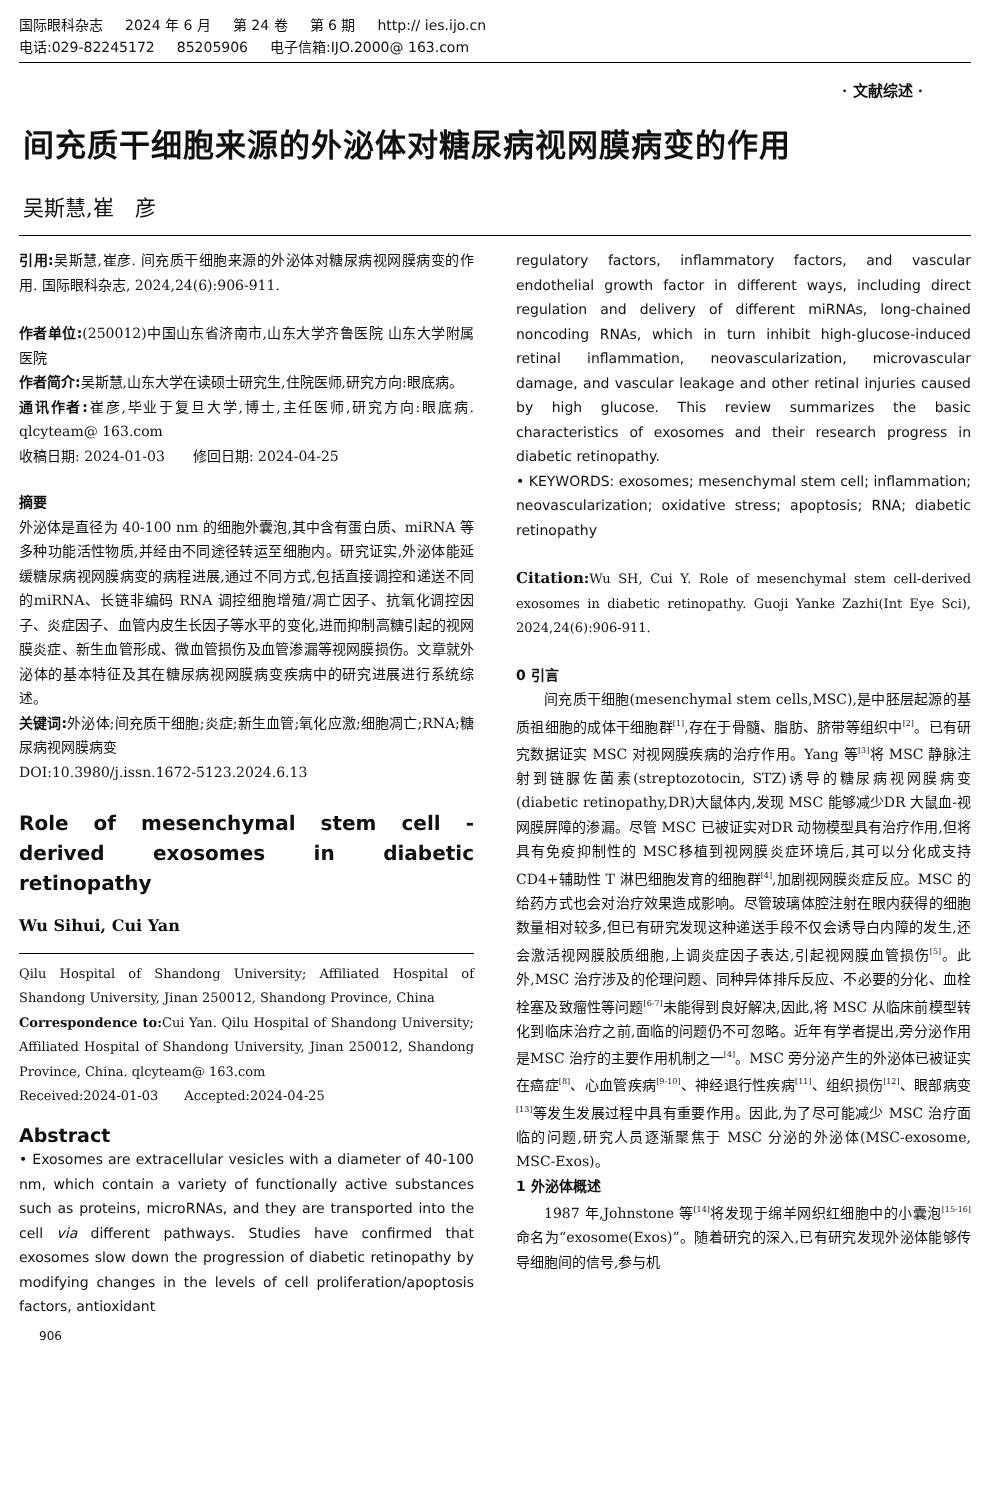国际眼科杂志 2024 年 6 月 第 24 卷 第 6 期 http:// ies.ijo.cn
电话:029-82245172 85205906 电子信箱:IJO.2000@ 163.com
· 文献综述 ·
间充质干细胞来源的外泌体对糖尿病视网膜病变的作用
吴斯慧,崔　彦
引用: 吴斯慧,崔彦. 间充质干细胞来源的外泌体对糖尿病视网膜病变的作用. 国际眼科杂志, 2024,24(6):906-911.
作者单位:(250012)中国山东省济南市,山东大学齐鲁医院 山东大学附属医院
作者简介: 吴斯慧,山东大学在读硕士研究生,住院医师,研究方向:眼底病。
通讯作者: 崔彦,毕业于复旦大学,博士,主任医师,研究方向:眼底病. qlcyteam@ 163.com
收稿日期: 2024-01-03　　修回日期: 2024-04-25
摘要
外泌体是直径为 40-100 nm 的细胞外囊泡,其中含有蛋白质、miRNA 等多种功能活性物质,并经由不同途径转运至细胞内。研究证实,外泌体能延缓糖尿病视网膜病变的病程进展,通过不同方式,包括直接调控和递送不同的miRNA、长链非编码 RNA 调控细胞增殖/凋亡因子、抗氧化调控因子、炎症因子、血管内皮生长因子等水平的变化,进而抑制高糖引起的视网膜炎症、新生血管形成、微血管损伤及血管渗漏等视网膜损伤。文章就外泌体的基本特征及其在糖尿病视网膜病变疾病中的研究进展进行系统综述。
关键词: 外泌体;间充质干细胞;炎症;新生血管;氧化应激;细胞凋亡;RNA;糖尿病视网膜病变
DOI:10.3980/j.issn.1672-5123.2024.6.13
Role of mesenchymal stem cell - derived exosomes in diabetic retinopathy
Wu Sihui, Cui Yan
Qilu Hospital of Shandong University; Affiliated Hospital of Shandong University, Jinan 250012, Shandong Province, China
Correspondence to: Cui Yan. Qilu Hospital of Shandong University; Affiliated Hospital of Shandong University, Jinan 250012, Shandong Province, China. qlcyteam@ 163.com
Received:2024-01-03　　Accepted:2024-04-25
Abstract
• Exosomes are extracellular vesicles with a diameter of 40-100 nm, which contain a variety of functionally active substances such as proteins, microRNAs, and they are transported into the cell via different pathways. Studies have confirmed that exosomes slow down the progression of diabetic retinopathy by modifying changes in the levels of cell proliferation/apoptosis factors, antioxidant
regulatory factors, inflammatory factors, and vascular endothelial growth factor in different ways, including direct regulation and delivery of different miRNAs, long-chained noncoding RNAs, which in turn inhibit high-glucose-induced retinal inflammation, neovascularization, microvascular damage, and vascular leakage and other retinal injuries caused by high glucose. This review summarizes the basic characteristics of exosomes and their research progress in diabetic retinopathy.
• KEYWORDS: exosomes; mesenchymal stem cell; inflammation; neovascularization; oxidative stress; apoptosis; RNA; diabetic retinopathy
Citation: Wu SH, Cui Y. Role of mesenchymal stem cell-derived exosomes in diabetic retinopathy. Guoji Yanke Zazhi(Int Eye Sci), 2024,24(6):906-911.
0 引言
间充质干细胞(mesenchymal stem cells,MSC),是中胚层起源的基质祖细胞的成体干细胞群<sup>[1]</sup>,存在于骨髓、脂肪、脐带等组织中<sup>[2]</sup>。已有研究数据证实 MSC 对视网膜疾病的治疗作用。Yang 等<sup>[3]</sup>将 MSC 静脉注射到链脲佐菌素(streptozotocin, STZ)诱导的糖尿病视网膜病变(diabetic retinopathy,DR)大鼠体内,发现 MSC 能够减少DR 大鼠血-视网膜屏障的渗漏。尽管 MSC 已被证实对DR 动物模型具有治疗作用,但将具有免疫抑制性的 MSC移植到视网膜炎症环境后,其可以分化成支持 CD4+辅助性 T 淋巴细胞发育的细胞群<sup>[4]</sup>,加剧视网膜炎症反应。MSC 的给药方式也会对治疗效果造成影响。尽管玻璃体腔注射在眼内获得的细胞数量相对较多,但已有研究发现这种递送手段不仅会诱导白内障的发生,还会激活视网膜胶质细胞,上调炎症因子表达,引起视网膜血管损伤<sup>[5]</sup>。此外,MSC 治疗涉及的伦理问题、同种异体排斥反应、不必要的分化、血栓栓塞及致瘤性等问题<sup>[6-7]</sup>未能得到良好解决,因此,将 MSC 从临床前模型转化到临床治疗之前,面临的问题仍不可忽略。近年有学者提出,旁分泌作用是MSC 治疗的主要作用机制之一<sup>[4]</sup>。MSC 旁分泌产生的外泌体已被证实在癌症<sup>[8]</sup>、心血管疾病<sup>[9-10]</sup>、神经退行性疾病<sup>[11]</sup>、组织损伤<sup>[12]</sup>、眼部病变<sup>[13]</sup>等发生发展过程中具有重要作用。因此,为了尽可能减少 MSC 治疗面临的问题,研究人员逐渐聚焦于 MSC 分泌的外泌体(MSC-exosome, MSC-Exos)。
1 外泌体概述
1987 年,Johnstone 等<sup>[14]</sup>将发现于绵羊网织红细胞中的小囊泡<sup>[15-16]</sup>命名为“exosome(Exos)”。随着研究的深入,已有研究发现外泌体能够传导细胞间的信号,参与机
906